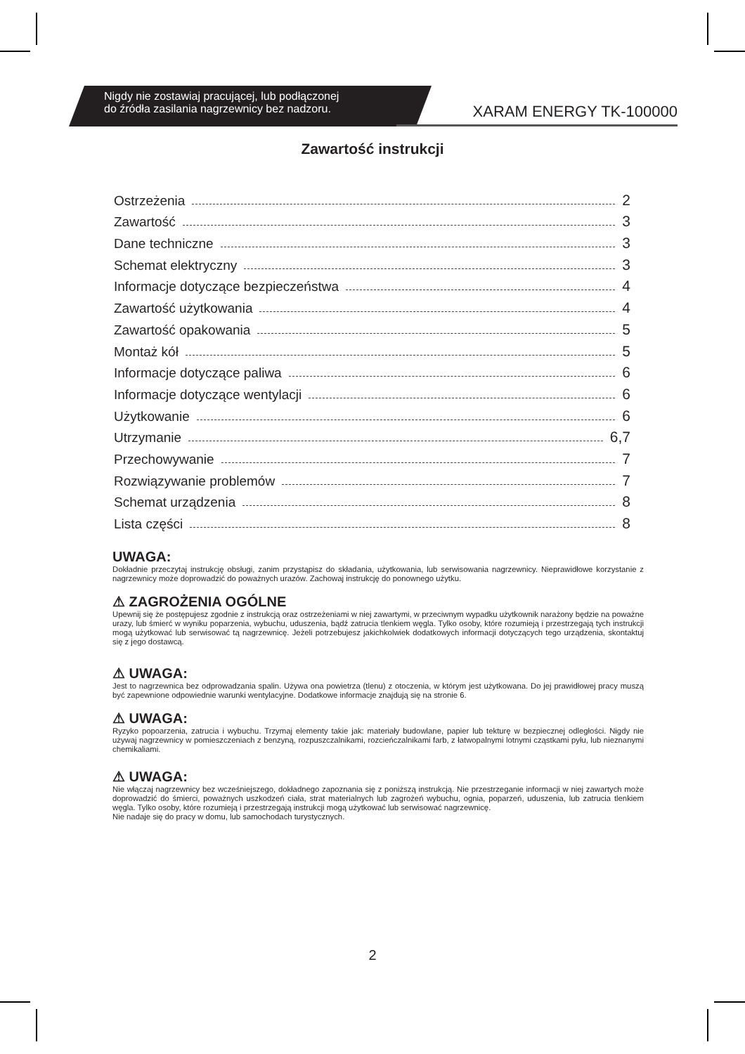Nigdy nie zostawiaj pracującej, lub podłączonej
do źródła zasilania nagrzewnicy bez nadzoru.
XARAM ENERGY TK-100000
Zawartość instrukcji
Ostrzeżenia 2
Zawartość 3
Dane techniczne 3
Schemat elektryczny 3
Informacje dotyczące bezpieczeństwa 4
Zawartość użytkowania 4
Zawartość opakowania 5
Montaż kół 5
Informacje dotyczące paliwa 6
Informacje dotyczące wentylacji 6
Użytkowanie 6
Utrzymanie 6,7
Przechowywanie 7
Rozwiązywanie problemów 7
Schemat urządzenia 8
Lista części 8
UWAGA:
Dokładnie przeczytaj instrukcję obsługi, zanim przystąpisz do składania, użytkowania, lub serwisowania nagrzewnicy. Nieprawidłowe korzystanie z nagrzewnicy może doprowadzić do poważnych urazów. Zachowaj instrukcję do ponownego użytku.
⚠ ZAGROŻENIA OGÓLNE
Upewnij się że postępujesz zgodnie z instrukcją oraz ostrzeżeniami w niej zawartymi, w przeciwnym wypadku użytkownik narażony będzie na poważne urazy, lub śmierć w wyniku poparzenia, wybuchu, uduszenia, bądź zatrucia tlenkiem węgla. Tylko osoby, które rozumieją i przestrzegają tych instrukcji mogą użytkować lub serwisować tą nagrzewnicę. Jeżeli potrzebujesz jakichkolwiek dodatkowych informacji dotyczących tego urządzenia, skontaktuj się z jego dostawcą.
⚠ UWAGA:
Jest to nagrzewnica bez odprowadzania spalin. Używa ona powietrza (tlenu) z otoczenia, w którym jest użytkowana. Do jej prawidłowej pracy muszą być zapewnione odpowiednie warunki wentylacyjne. Dodatkowe informacje znajdują się na stronie 6.
⚠ UWAGA:
Ryzyko popoarzenia, zatrucia i wybuchu. Trzymaj elementy takie jak: materiały budowlane, papier lub tekturę w bezpiecznej odległości. Nigdy nie używaj nagrzewnicy w pomieszczeniach z benzyną, rozpuszczalnikami, rozcieńczalnikami farb, z łatwopalnymi lotnymi cząstkami pyłu, lub nieznanymi chemikaliami.
⚠ UWAGA:
Nie włączaj nagrzewnicy bez wcześniejszego, dokładnego zapoznania się z poniższą instrukcją. Nie przestrzeganie informacji w niej zawartych może doprowadzić do śmierci, poważnych uszkodzeń ciała, strat materialnych lub zagrożeń wybuchu, ognia, poparzeń, uduszenia, lub zatrucia tlenkiem węgla. Tylko osoby, które rozumieją i przestrzegają instrukcji mogą użytkować lub serwisować nagrzewnicę.
Nie nadaje się do pracy w domu, lub samochodach turystycznych.
2